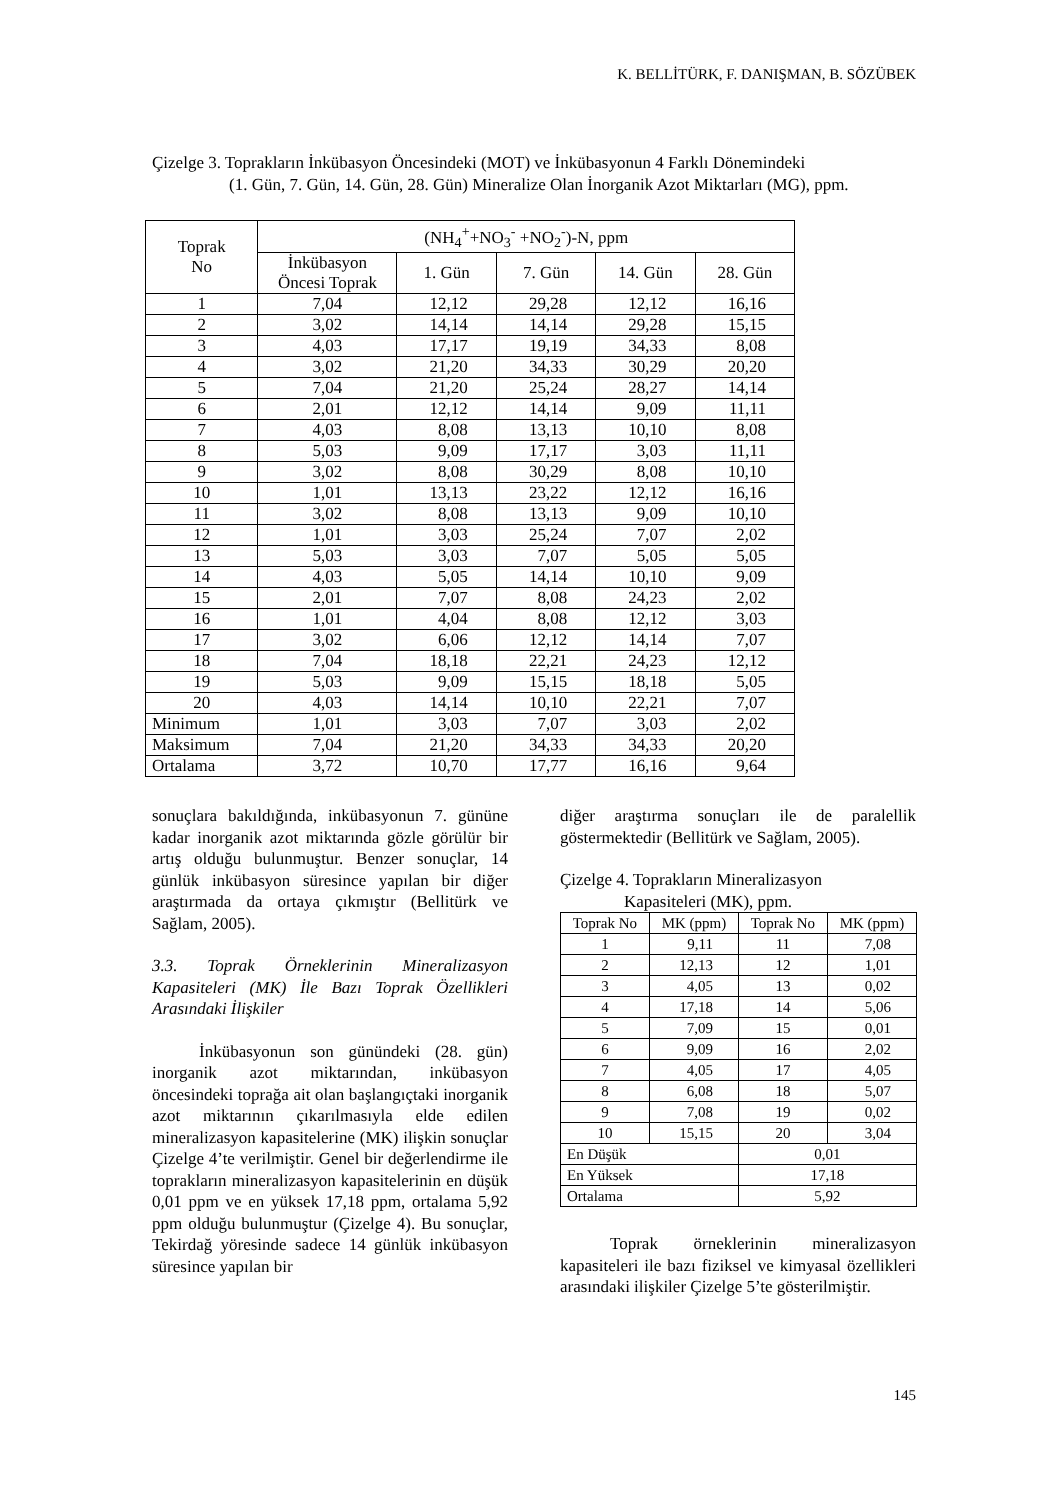K. BELLİTÜRK, F. DANIŞMAN, B. SÖZÜBEK
Çizelge 3. Toprakların İnkübasyon Öncesindeki (MOT) ve İnkübasyonun 4 Farklı Dönemindeki
(1. Gün, 7. Gün, 14. Gün, 28. Gün) Mineralize Olan İnorganik Azot Miktarları (MG), ppm.
| Toprak No | (NH<sub>4</sub><sup>+</sup>+NO<sub>3</sub><sup>-</sup> +NO<sub>2</sub><sup>-</sup>)-N, ppm | | | | |
| --- | --- | --- | --- | --- | --- |
| | İnkübasyon Öncesi Toprak | 1. Gün | 7. Gün | 14. Gün | 28. Gün |
| 1 | 7,04 | 12,12 | 29,28 | 12,12 | 16,16 |
| 2 | 3,02 | 14,14 | 14,14 | 29,28 | 15,15 |
| 3 | 4,03 | 17,17 | 19,19 | 34,33 | 8,08 |
| 4 | 3,02 | 21,20 | 34,33 | 30,29 | 20,20 |
| 5 | 7,04 | 21,20 | 25,24 | 28,27 | 14,14 |
| 6 | 2,01 | 12,12 | 14,14 | 9,09 | 11,11 |
| 7 | 4,03 | 8,08 | 13,13 | 10,10 | 8,08 |
| 8 | 5,03 | 9,09 | 17,17 | 3,03 | 11,11 |
| 9 | 3,02 | 8,08 | 30,29 | 8,08 | 10,10 |
| 10 | 1,01 | 13,13 | 23,22 | 12,12 | 16,16 |
| 11 | 3,02 | 8,08 | 13,13 | 9,09 | 10,10 |
| 12 | 1,01 | 3,03 | 25,24 | 7,07 | 2,02 |
| 13 | 5,03 | 3,03 | 7,07 | 5,05 | 5,05 |
| 14 | 4,03 | 5,05 | 14,14 | 10,10 | 9,09 |
| 15 | 2,01 | 7,07 | 8,08 | 24,23 | 2,02 |
| 16 | 1,01 | 4,04 | 8,08 | 12,12 | 3,03 |
| 17 | 3,02 | 6,06 | 12,12 | 14,14 | 7,07 |
| 18 | 7,04 | 18,18 | 22,21 | 24,23 | 12,12 |
| 19 | 5,03 | 9,09 | 15,15 | 18,18 | 5,05 |
| 20 | 4,03 | 14,14 | 10,10 | 22,21 | 7,07 |
| Minimum | 1,01 | 3,03 | 7,07 | 3,03 | 2,02 |
| Maksimum | 7,04 | 21,20 | 34,33 | 34,33 | 20,20 |
| Ortalama | 3,72 | 10,70 | 17,77 | 16,16 | 9,64 |
sonuçlara bakıldığında, inkübasyonun 7. gününe kadar inorganik azot miktarında gözle görülür bir artış olduğu bulunmuştur. Benzer sonuçlar, 14 günlük inkübasyon süresince yapılan bir diğer araştırmada da ortaya çıkmıştır (Bellitürk ve Sağlam, 2005).
3.3. Toprak Örneklerinin Mineralizasyon Kapasiteleri (MK) İle Bazı Toprak Özellikleri Arasındaki İlişkiler
İnkübasyonun son günündeki (28. gün) inorganik azot miktarından, inkübasyon öncesindeki toprağa ait olan başlangıçtaki inorganik azot miktarının çıkarılmasıyla elde edilen mineralizasyon kapasitelerine (MK) ilişkin sonuçlar Çizelge 4’te verilmiştir. Genel bir değerlendirme ile toprakların mineralizasyon kapasitelerinin en düşük 0,01 ppm ve en yüksek 17,18 ppm, ortalama 5,92 ppm olduğu bulunmuştur (Çizelge 4). Bu sonuçlar, Tekirdağ yöresinde sadece 14 günlük inkübasyon süresince yapılan bir
diğer araştırma sonuçları ile de paralellik göstermektedir (Bellitürk ve Sağlam, 2005).
Çizelge 4. Toprakların Mineralizasyon
Kapasiteleri (MK), ppm.
| Toprak No | MK (ppm) | Toprak No | MK (ppm) |
| 1 | 9,11 | 11 | 7,08 |
| 2 | 12,13 | 12 | 1,01 |
| 3 | 4,05 | 13 | 0,02 |
| 4 | 17,18 | 14 | 5,06 |
| 5 | 7,09 | 15 | 0,01 |
| 6 | 9,09 | 16 | 2,02 |
| 7 | 4,05 | 17 | 4,05 |
| 8 | 6,08 | 18 | 5,07 |
| 9 | 7,08 | 19 | 0,02 |
| 10 | 15,15 | 20 | 3,04 |
| En Düşük | | 0,01 | |
| En Yüksek | | 17,18 | |
| Ortalama | | 5,92 | |
Toprak örneklerinin mineralizasyon kapasiteleri ile bazı fiziksel ve kimyasal özellikleri arasındaki ilişkiler Çizelge 5’te gösterilmiştir.
145